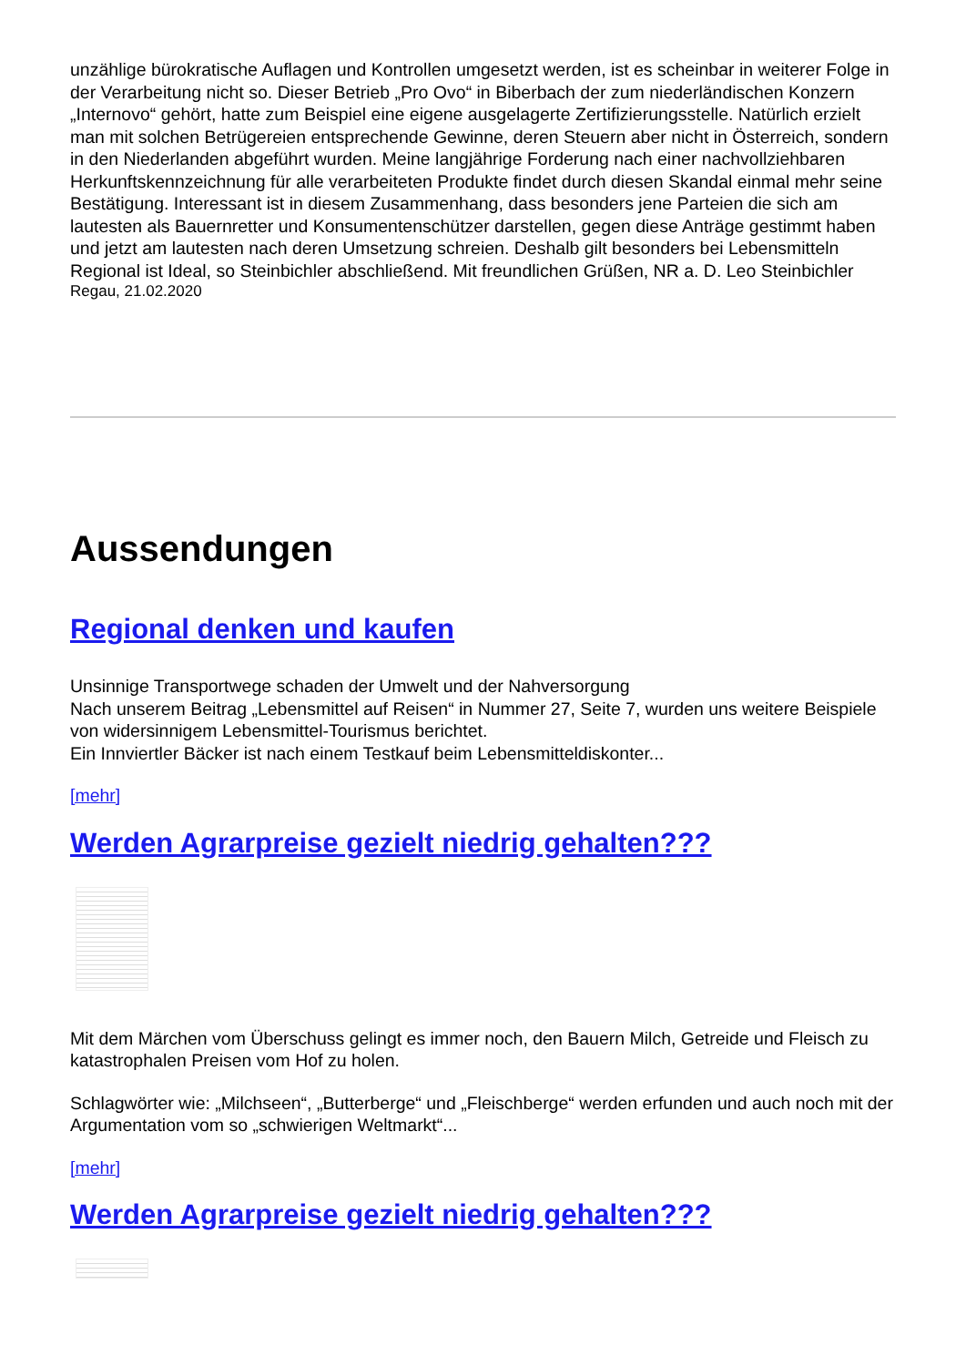unzählige bürokratische Auflagen und Kontrollen umgesetzt werden, ist es scheinbar in weiterer Folge in der Verarbeitung nicht so. Dieser Betrieb „Pro Ovo“ in Biberbach der zum niederländischen Konzern „Internovo“ gehört, hatte zum Beispiel eine eigene ausgelagerte Zertifizierungsstelle. Natürlich erzielt man mit solchen Betrügereien entsprechende Gewinne, deren Steuern aber nicht in Österreich, sondern in den Niederlanden abgeführt wurden. Meine langjährige Forderung nach einer nachvollziehbaren Herkunftskennzeichnung für alle verarbeiteten Produkte findet durch diesen Skandal einmal mehr seine Bestätigung. Interessant ist in diesem Zusammenhang, dass besonders jene Parteien die sich am lautesten als Bauernretter und Konsumentenschützer darstellen, gegen diese Anträge gestimmt haben und jetzt am lautesten nach deren Umsetzung schreien. Deshalb gilt besonders bei Lebensmitteln Regional ist Ideal, so Steinbichler abschließend. Mit freundlichen Grüßen, NR a. D. Leo Steinbichler
Regau, 21.02.2020
Aussendungen
Regional denken und kaufen
Unsinnige Transportwege schaden der Umwelt und der Nahversorgung
Nach unserem Beitrag „Lebensmittel auf Reisen“ in Nummer 27, Seite 7, wurden uns weitere Beispiele von widersinnigem Lebensmittel-Tourismus berichtet.
Ein Innviertler Bäcker ist nach einem Testkauf beim Lebensmitteldiskonter...
[mehr]
Werden Agrarpreise gezielt niedrig gehalten???
Mit dem Märchen vom Überschuss gelingt es immer noch, den Bauern Milch, Getreide und Fleisch zu katastrophalen Preisen vom Hof zu holen.
Schlagwörter wie: „Milchseen“, „Butterberge“ und „Fleischberge“ werden erfunden und auch noch mit der Argumentation vom so „schwierigen Weltmarkt“...
[mehr]
Werden Agrarpreise gezielt niedrig gehalten???